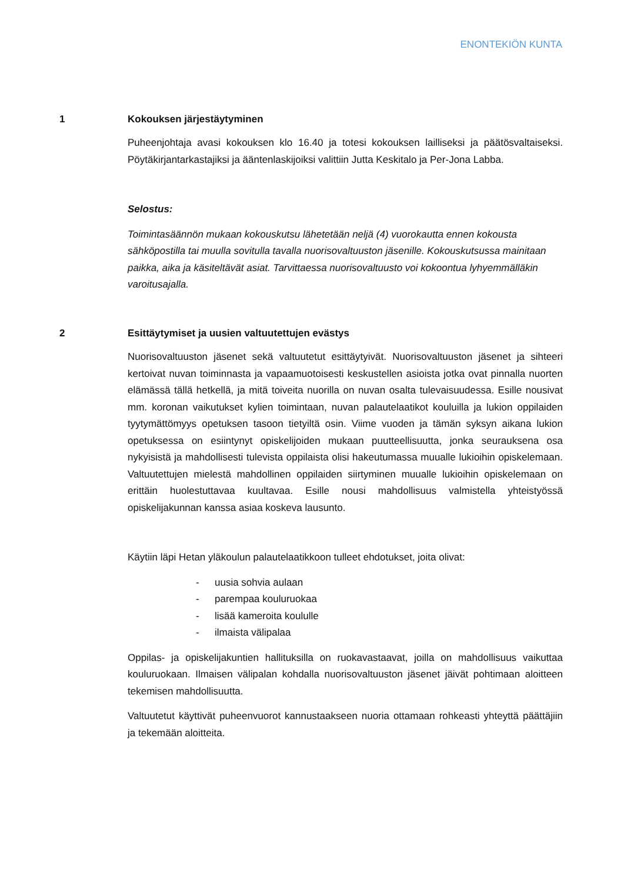ENONTEKIÖN KUNTA
1 Kokouksen järjestäytyminen
Puheenjohtaja avasi kokouksen klo 16.40 ja totesi kokouksen lailliseksi ja päätösvaltaiseksi. Pöytäkirjantarkastajiksi ja ääntenlaskijoiksi valittiin Jutta Keskitalo ja Per-Jona Labba.
Selostus:
Toimintasäännön mukaan kokouskutsu lähetetään neljä (4) vuorokautta ennen kokousta sähköpostilla tai muulla sovitulla tavalla nuorisovaltuuston jäsenille. Kokouskutsussa mainitaan paikka, aika ja käsiteltävät asiat. Tarvittaessa nuorisovaltuusto voi kokoontua lyhyemmälläkin varoitusajalla.
2 Esittäytymiset ja uusien valtuutettujen evästys
Nuorisovaltuuston jäsenet sekä valtuutetut esittäytyivät. Nuorisovaltuuston jäsenet ja sihteeri kertoivat nuvan toiminnasta ja vapaamuotoisesti keskustellen asioista jotka ovat pinnalla nuorten elämässä tällä hetkellä, ja mitä toiveita nuorilla on nuvan osalta tulevaisuudessa. Esille nousivat mm. koronan vaikutukset kylien toimintaan, nuvan palautelaatikot kouluilla ja lukion oppilaiden tyytymättömyys opetuksen tasoon tietyiltä osin. Viime vuoden ja tämän syksyn aikana lukion opetuksessa on esiintynyt opiskelijoiden mukaan puutteellisuutta, jonka seurauksena osa nykyisistä ja mahdollisesti tulevista oppilaista olisi hakeutumassa muualle lukioihin opiskelemaan. Valtuutettujen mielestä mahdollinen oppilaiden siirtyminen muualle lukioihin opiskelemaan on erittäin huolestuttavaa kuultavaa. Esille nousi mahdollisuus valmistella yhteistyössä opiskelijakunnan kanssa asiaa koskeva lausunto.
Käytiin läpi Hetan yläkoulun palautelaatikkoon tulleet ehdotukset, joita olivat:
- uusia sohvia aulaan
- parempaa kouluruokaa
- lisää kameroita koululle
- ilmaista välipalaa
Oppilas- ja opiskelijakuntien hallituksilla on ruokavastaavat, joilla on mahdollisuus vaikuttaa kouluruokaan. Ilmaisen välipalan kohdalla nuorisovaltuuston jäsenet jäivät pohtimaan aloitteen tekemisen mahdollisuutta.
Valtuutetut käyttivät puheenvuorot kannustaakseen nuoria ottamaan rohkeasti yhteyttä päättäjiin ja tekemään aloitteita.